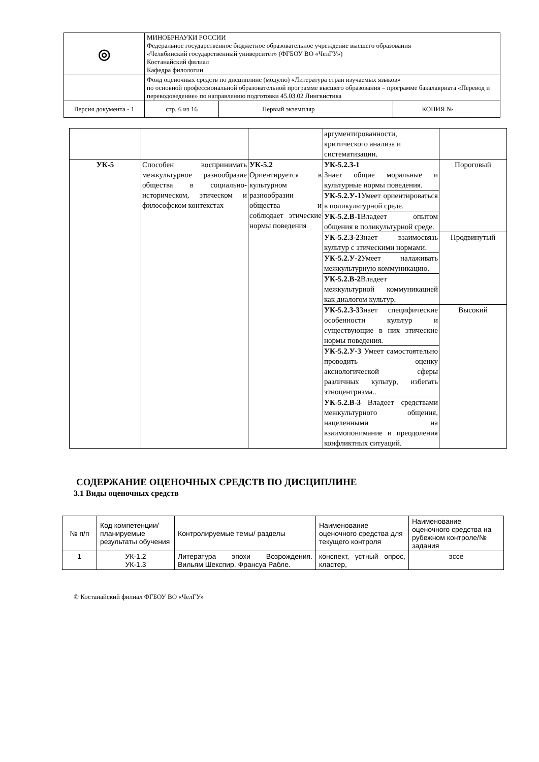| ◎ | МИНОБРНАУКИ РОССИИ Федеральное государственное бюджетное образовательное учреждение высшего образования «Челябинский государственный университет» (ФГБОУ ВО «ЧелГУ») Костанайский филиал Кафедра филологии | | |
| | Фонд оценочных средств по дисциплине (модулю) «Литература стран изучаемых языков» по основной профессиональной образовательной программе высшего образования – программе бакалавриата «Перевод и переводоведение» по направлению подготовки 45.03.02 Лингвистика | | |
| Версия документа - 1 | стр. 6 из 16 | Первый экземпляр __________ | КОПИЯ № _____ |
| | | | аргументированности, критического анализа и систематизации. | |
| УК-5 | Способен воспринимать межкультурное разнообразие общества в социально-историческом, этическом и философском контекстах | УК-5.2 Ориентируется в культурном разнообразии общества и соблюдает этические нормы поведения | УК-5.2.З-1 Знает общие моральные и культурные нормы поведения. | Пороговый |
| | | | УК-5.2.У-1 Умеет ориентироваться в поликультурной среде. | |
| | | | УК-5.2.В-1 Владеет опытом общения в поликультурной среде. | |
| | | | УК-5.2.З-2 Знает взаимосвязь культур с этическими нормами. | Продвинутый |
| | | | УК-5.2.У-2 Умеет налаживать межкультурную коммуникацию. | |
| | | | УК-5.2.В-2 Владеет межкультурной коммуникацией как диалогом культур. | |
| | | | УК-5.2.З-3 Знает специфические особенности культур и существующие в них этические нормы поведения. | Высокий |
| | | | УК-5.2.У-3 Умеет самостоятельно проводить оценку аксиологической сферы различных культур, избегать этноцентризма.. | |
| | | | УК-5.2.В-3 Владеет средствами межкультурного общения, нацеленными на взаимопонимание и преодоления конфликтных ситуаций. | |
СОДЕРЖАНИЕ ОЦЕНОЧНЫХ СРЕДСТВ ПО ДИСЦИПЛИНЕ
3.1 Виды оценочных средств
| № п/п | Код компетенции/ планируемые результаты обучения | Контролируемые темы/ разделы | Наименование оценочного средства для текущего контроля | Наименование оценочного средства на рубежном контроле/№ задания |
| --- | --- | --- | --- | --- |
| 1 | УК-1.2 УК-1.3 | Литература эпохи Возрождения. Вильям Шекспир. Франсуа Рабле. | конспект, устный опрос, кластер, | эссе |
© Костанайский филиал ФГБОУ ВО «ЧелГУ»